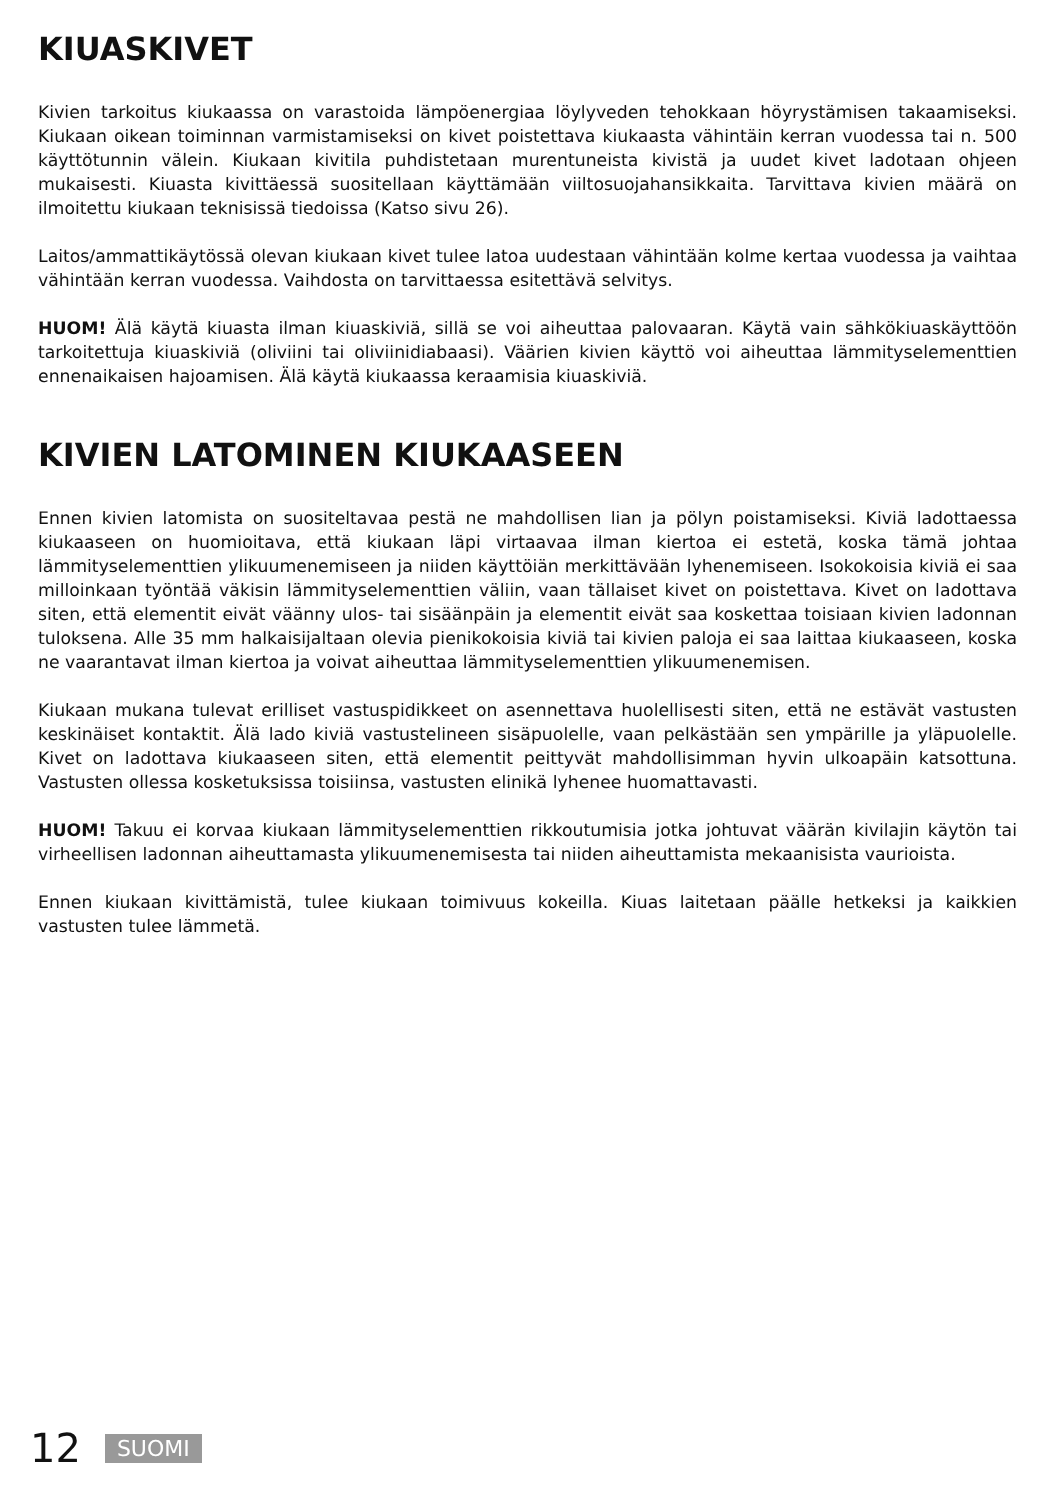KIUASKIVET
Kivien tarkoitus kiukaassa on varastoida lämpöenergiaa löylyveden tehokkaan höyrystämisen takaamiseksi. Kiukaan oikean toiminnan varmistamiseksi on kivet poistettava kiukaasta vähintäin kerran vuodessa tai n. 500 käyttötunnin välein. Kiukaan kivitila puhdistetaan murentuneista kivistä ja uudet kivet ladotaan ohjeen mukaisesti. Kiuasta kivittäessä suositellaan käyttämään viiltosuojahansikkaita. Tarvittava kivien määrä on ilmoitettu kiukaan teknisissä tiedoissa (Katso sivu 26).
Laitos/ammattikäytössä olevan kiukaan kivet tulee latoa uudestaan vähintään kolme kertaa vuodessa ja vaihtaa vähintään kerran vuodessa. Vaihdosta on tarvittaessa esitettävä selvitys.
HUOM! Älä käytä kiuasta ilman kiuaskiviä, sillä se voi aiheuttaa palovaaran. Käytä vain sähkökiuaskäyttöön tarkoitettuja kiuaskiviä (oliviini tai oliviinidiabaasi). Väärien kivien käyttö voi aiheuttaa lämmityselementtien ennenaikaisen hajoamisen. Älä käytä kiukaassa keraamisia kiuaskiviä.
KIVIEN LATOMINEN KIUKAASEEN
Ennen kivien latomista on suositeltavaa pestä ne mahdollisen lian ja pölyn poistamiseksi. Kiviä ladottaessa kiukaaseen on huomioitava, että kiukaan läpi virtaavaa ilman kiertoa ei estetä, koska tämä johtaa lämmityselementtien ylikuumenemiseen ja niiden käyttöiän merkittävään lyhenemiseen. Isokokoisia kiviä ei saa milloinkaan työntää väkisin lämmityselementtien väliin, vaan tällaiset kivet on poistettava. Kivet on ladottava siten, että elementit eivät väänny ulos- tai sisäänpäin ja elementit eivät saa koskettaa toisiaan kivien ladonnan tuloksena. Alle 35 mm halkaisijaltaan olevia pienikokoisia kiviä tai kivien paloja ei saa laittaa kiukaaseen, koska ne vaarantavat ilman kiertoa ja voivat aiheuttaa lämmityselementtien ylikuumenemisen.
Kiukaan mukana tulevat erilliset vastuspidikkeet on asennettava huolellisesti siten, että ne estävät vastusten keskinäiset kontaktit. Älä lado kiviä vastustelineen sisäpuolelle, vaan pelkästään sen ympärille ja yläpuolelle. Kivet on ladottava kiukaaseen siten, että elementit peittyvät mahdollisimman hyvin ulkoapäin katsottuna. Vastusten ollessa kosketuksissa toisiinsa, vastusten elinikä lyhenee huomattavasti.
HUOM! Takuu ei korvaa kiukaan lämmityselementtien rikkoutumisia jotka johtuvat väärän kivilajin käytön tai virheellisen ladonnan aiheuttamasta ylikuumenemisesta tai niiden aiheuttamista mekaanisista vaurioista.
Ennen kiukaan kivittämistä, tulee kiukaan toimivuus kokeilla. Kiuas laitetaan päälle hetkeksi ja kaikkien vastusten tulee lämmetä.
12 SUOMI